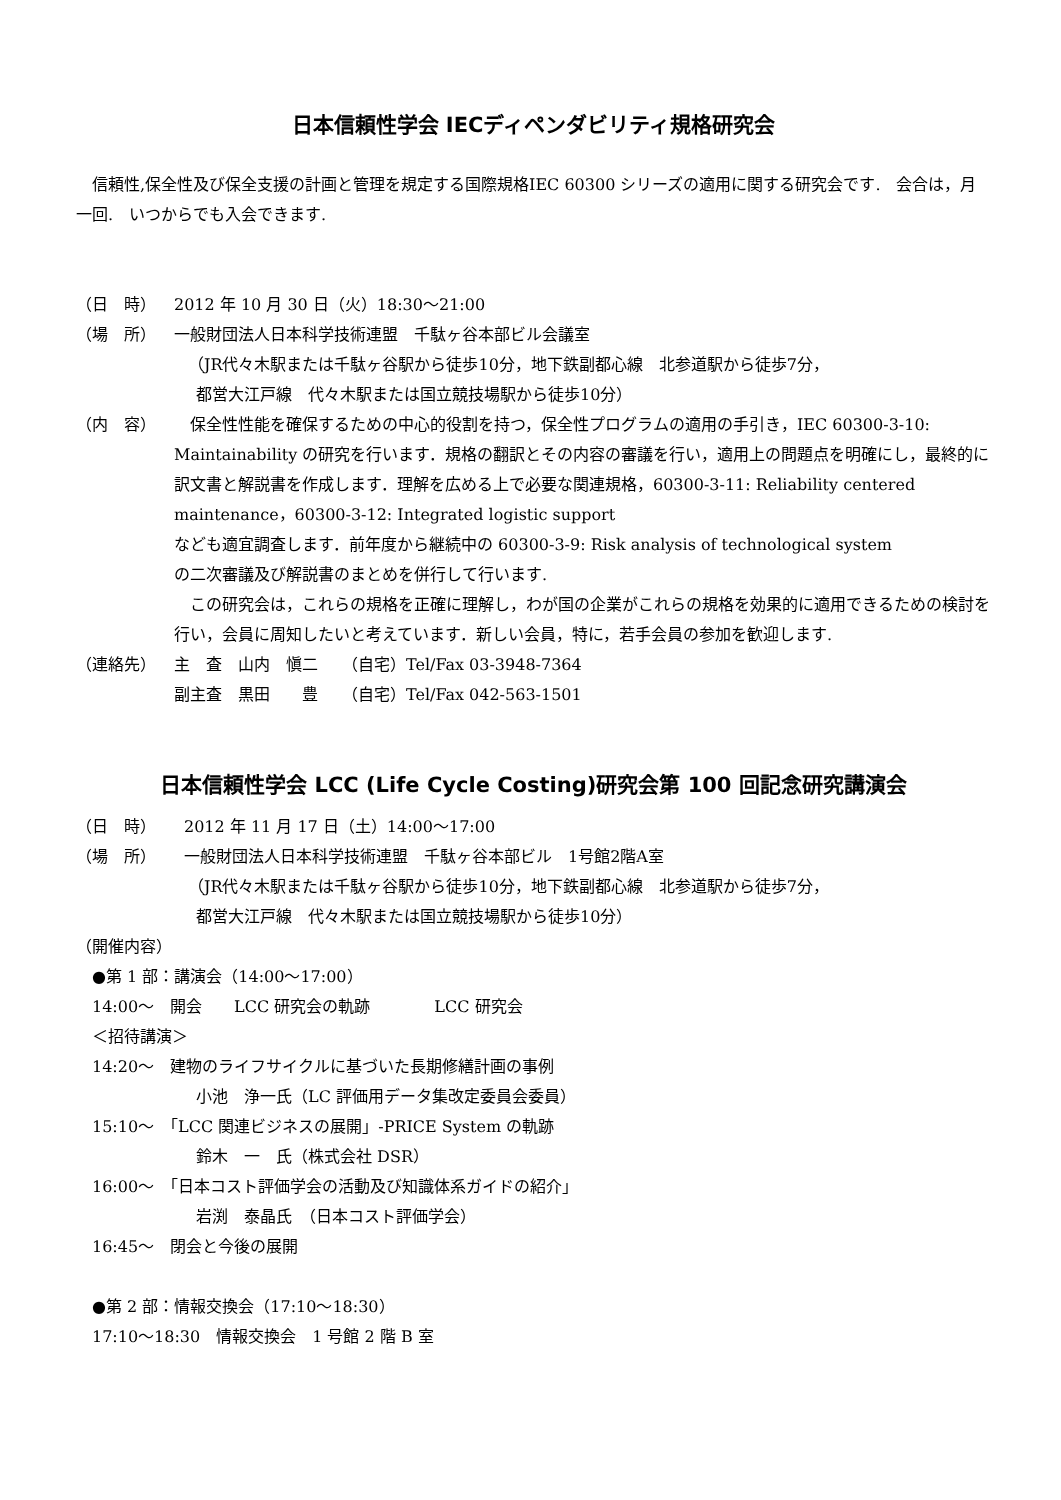日本信頼性学会 IECディペンダビリティ規格研究会
　信頼性,保全性及び保全支援の計画と管理を規定する国際規格IEC 60300 シリーズの適用に関する研究会です.　会合は，月一回.　いつからでも入会できます.
（日　時） 2012 年 10 月 30 日（火）18:30～21:00
（場　所） 一般財団法人日本科学技術連盟　千駄ヶ谷本部ビル会議室
（JR代々木駅または千駄ヶ谷駅から徒歩10分，地下鉄副都心線　北参道駅から徒歩7分，
都営大江戸線　代々木駅または国立競技場駅から徒歩10分）
（内　容）　保全性性能を確保するための中心的役割を持つ，保全性プログラムの適用の手引き，IEC 60300-3-10: Maintainability の研究を行います．規格の翻訳とその内容の審議を行い，適用上の問題点を明確にし，最終的に訳文書と解説書を作成します．理解を広める上で必要な関連規格，60300-3-11: Reliability centered maintenance，60300-3-12: Integrated logistic support
なども適宜調査します．前年度から継続中の 60300-3-9: Risk analysis of technological system
の二次審議及び解説書のまとめを併行して行います.
　この研究会は，これらの規格を正確に理解し，わが国の企業がこれらの規格を効果的に適用できるための検討を行い，会員に周知したいと考えています．新しい会員，特に，若手会員の参加を歓迎します.
（連絡先） 主　査　山内　愼二　　（自宅）Tel/Fax 03-3948-7364
副主査　黒田　　豊　　（自宅）Tel/Fax 042-563-1501
日本信頼性学会 LCC (Life Cycle Costing)研究会第 100 回記念研究講演会
（日　時） 2012 年 11 月 17 日（土）14:00～17:00
（場　所） 一般財団法人日本科学技術連盟　千駄ヶ谷本部ビル　1号館2階A室
（JR代々木駅または千駄ヶ谷駅から徒歩10分，地下鉄副都心線　北参道駅から徒歩7分，
都営大江戸線　代々木駅または国立競技場駅から徒歩10分）
（開催内容）
●第 1 部：講演会（14:00～17:00）
14:00～　開会　　LCC 研究会の軌跡　　　　LCC 研究会
＜招待講演＞
14:20～　建物のライフサイクルに基づいた長期修繕計画の事例
小池　浄一氏（LC 評価用データ集改定委員会委員）
15:10～　「LCC 関連ビジネスの展開」-PRICE System の軌跡
鈴木　一　氏（株式会社 DSR）
16:00～　「日本コスト評価学会の活動及び知識体系ガイドの紹介」
岩渕　泰晶氏　（日本コスト評価学会）
16:45～　閉会と今後の展開
●第 2 部：情報交換会（17:10～18:30）
17:10～18:30　情報交換会　1 号館 2 階 B 室